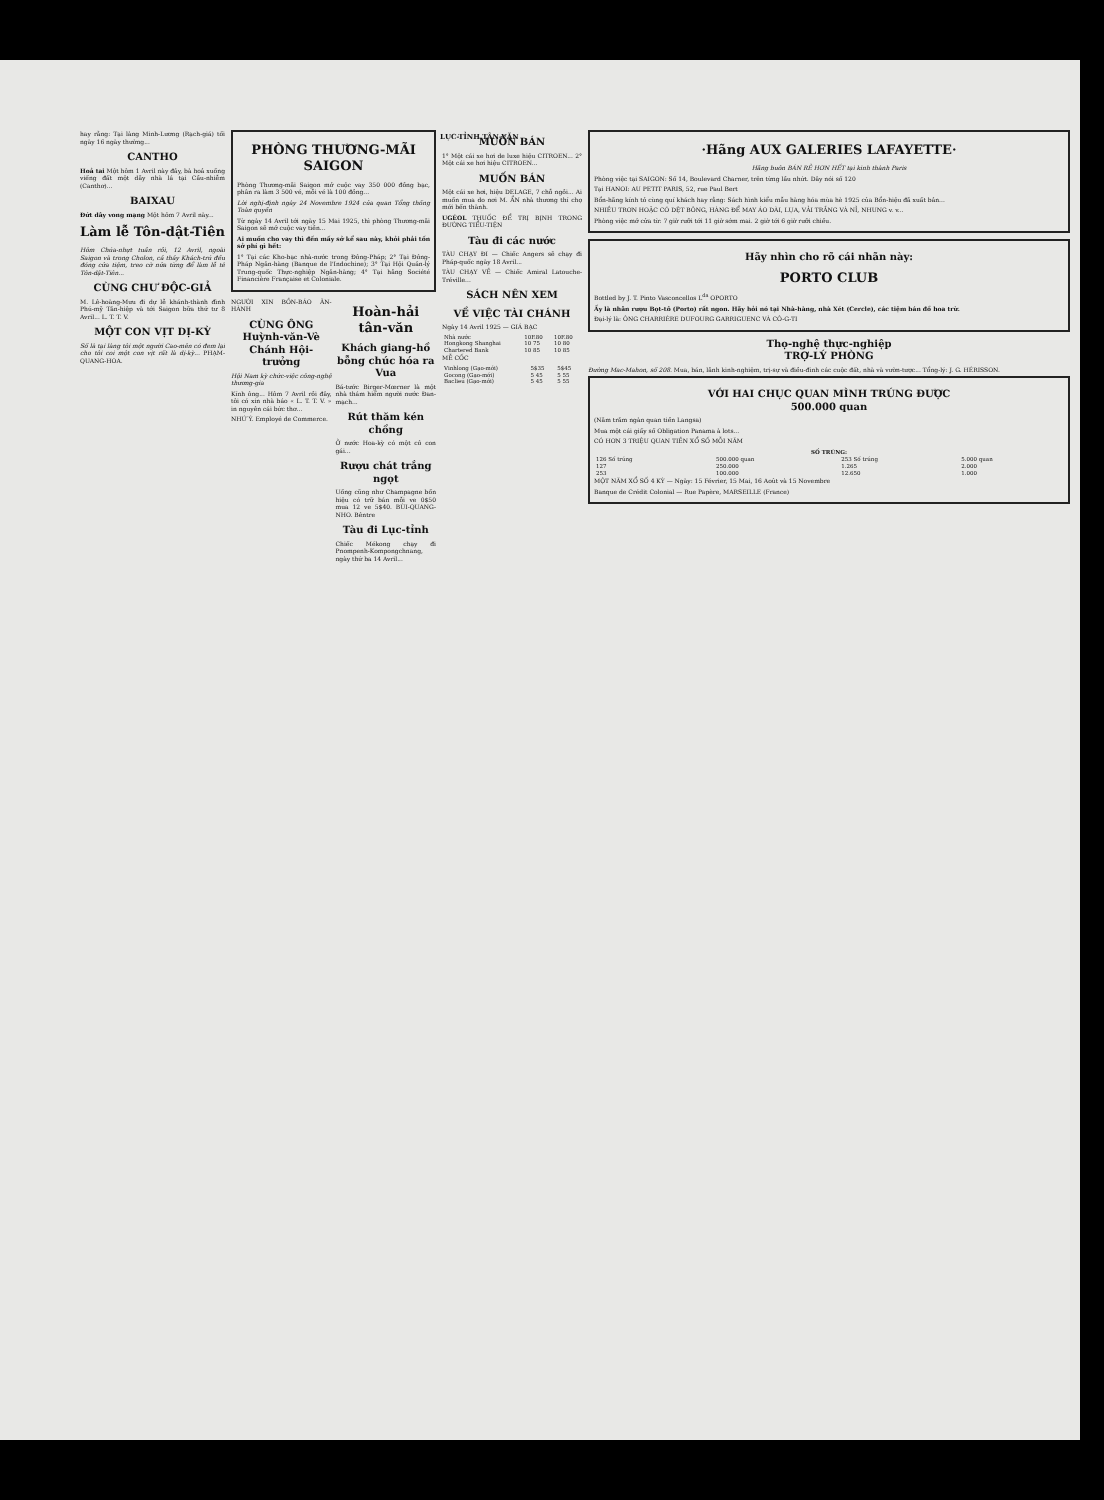LỤC-TỈNH TÂN-VĂN
hay rằng: Tại làng Minh-Lương (Rạch-giá) tối ngày 16 ngày thường...
CANTHO
Hoả tai Một hôm 1 Avril này đây, bà hoả xuống viếng đất một dãy nhà lá tại Cầu-nhiễm (Canthơ)...
BAIXAU
Đứt dây vong mạng Một hôm 7 Avril này...
Làm lễ Tôn-dật-Tiên
Hôm Chúa-nhựt tuần rồi, 12 Avril, ngoài Saigon và trong Cholon, cả thảy Khách-trú đều đóng cửa tiệm, treo cờ nửa từng để làm lễ tế Tôn-dật-Tiên...
CÙNG CHƯ ĐỘC-GIẢ
M. Lê-hoàng-Mưu đi dự lễ khánh-thành đình Phú-mỹ Tân-hiệp và tới Saigon bữa thứ tư 8 Avril... L. T. T. V.
MỘT CON VỊT DỊ-KỲ
Số là tại làng tôi một người Cao-mên có đem lại cho tôi coi một con vịt rất là dị-kỳ... PHẠM-QUANG-HOA.
PHÒNG THƯƠNG-MÃI SAIGON
Phòng Thương-mãi Saigon mở cuộc vay 350 000 đồng bạc, phân ra làm 3 500 vé, mỗi vé là 100 đồng...
Lời nghị-định ngày 24 Novembre 1924 của quan Tổng thống Toàn quyền
Từ ngày 14 Avril tới ngày 15 Mai 1925, thì phòng Thương-mãi Saigon sẽ mở cuộc vay tiền...
Ai muốn cho vay thì đến mấy sở kể sau này, khỏi phải tốn sở phí gì hết:
1° Tại các Kho-bạc nhà-nước trong Đông-Pháp; 2° Tại Đông-Pháp Ngân-hàng (Banque de l'Indochine); 3° Tại Hội Quản-lý Trung-quốc Thực-nghiệp Ngân-hàng; 4° Tại hãng Société Financière Française et Coloniale.
NGƯỜI XIN BỒN-BÁO ĂN-HÀNH
CÙNG ÔNG
Huỳnh-văn-Vè
Chánh Hội-trưởng
Hội Nam kỳ chức-việc công-nghệ thương-gia
Kính ông... Hôm 7 Avril rồi đây, tôi có xin nhà báo « L. T. T. V. » in nguyên cái bức thơ...
NHỨ Ý. Employé de Commerce.
Hoàn-hải tân-văn
Khách giang-hồ bỗng chúc hóa ra Vua
Bá-tước Birger-Mœrner là một nhà thám hiểm người nước Đan-mạch...
Rút thăm kén chồng
Ở nước Hoa-kỳ có một cô con gái...
Rượu chát trắng ngọt
Uống cũng như Champagne bốn hiệu có trữ bán mỗi ve 0$50 mua 12 ve 5$40. BÙI-QUANG-NHO. Bêntre
Tàu đi Lục-tỉnh
Chiếc Mékong chạy đi Pnompenh-Kompongchnang, ngày thứ ba 14 Avril...
MUỐN BÁN
1° Một cái xe hơi de luxe hiệu CITROEN... 2° Một cái xe hơi hiệu CITROEN...
MUỐN BÁN
Một cái xe hơi, hiệu DELAGE, 7 chỗ ngồi... Ai muốn mua do nơi M. ẨN nhà thương thí chợ mới bến thành.
UGÉOL THUỐC ĐỂ TRỊ BỊNH TRONG ĐƯỜNG TIỂU-TIỆN
Tàu đi các nước
TÀU CHẠY ĐI — Chiếc Angers sẽ chạy đi Pháp-quốc ngày 18 Avril...
TÀU CHẠY VỀ — Chiếc Amiral Latouche-Tréville...
SÁCH NÊN XEM
VỀ VIỆC TÀI CHÁNH
Ngày 14 Avril 1925 — GIÁ BẠC
| Nhà nước | 10F.80 | 10F.80 |
| Hongkong Shanghai | 10 75 | 10 80 |
| Chartered Bank | 10 85 | 10 85 |
MỄ CỐC
| Vinhlong (Gạo-mới) | 5$35 | 5$45 |
| Gocong (Gạo-mới) | 5 45 | 5 55 |
| Baclieu (Gạo-mới) | 5 45 | 5 55 |
·Hãng AUX GALERIES LAFAYETTE·
Hãng buôn BÁN RẺ HƠN HẾT tại kinh thành Paris
Phòng việc tại SAIGON: Số 14, Boulevard Charner, trên từng lầu nhứt. Dây nói số 120
Tại HANOI: AU PETIT PARIS, 52, rue Paul Bert
Bổn-hãng kính tỏ cùng quí khách hay rằng: Sách hình kiểu mẫu hàng hóa mùa hè 1925 của Bổn-hiệu đã xuất bản...
NHIỀU TRƠN HOẶC CÓ DỆT BÔNG, HÀNG ĐỂ MAY ÁO DÀI, LỤA, VẢI TRẮNG VÀ NỈ, NHUNG v. v...
Phòng việc mở cửa từ: 7 giờ rưỡi tới 11 giờ sớm mai. 2 giờ tới 6 giờ rưỡi chiều.
Hãy nhìn cho rõ cái nhãn này:
PORTO CLUB
Bottled by J. T. Pinto Vasconcellos L<sup>da</sup> OPORTO
Ấy là nhãn rượu Bọt-tô (Porto) rất ngon. Hãy hỏi nó tại Nhà-hàng, nhà Xét (Cercle), các tiệm bán đồ hoa trừ.
Đại-lý là: ÔNG CHARRIÈRE DUFOURG GARRIGUENC VÀ CÔ-G-TI
Thọ-nghệ thực-nghiệp
TRỢ-LÝ PHÒNG
Đường Mac-Mahon, số 208. Mua, bán, lãnh kinh-nghiệm, trị-sự và điều-đình các cuộc đất, nhà và vườn-tược... Tổng-lý: J. G. HÉRISSON.
VỚI HAI CHỤC QUAN MÌNH TRÚNG ĐƯỢC
500.000 quan
(Năm trăm ngàn quan tiền Langsa)
Mua một cái giấy số Obligation Panama à lots...
CÓ HƠN 3 TRIỆU QUAN TIỀN XỔ SỐ MỖI NĂM
| SỐ TRÚNG: | | | |
| --- | --- | --- | --- |
| 126 Số trúng | 500.000 quan | 253 Số trúng | 5.000 quan |
| 127 | 250.000 | 1.265 | 2.000 |
| 253 | 100.000 | 12.650 | 1.000 |
MỘT NĂM XỔ SỐ 4 KỲ — Ngày: 15 Février, 15 Mai, 16 Août và 15 Novembre
Banque de Crédit Colonial — Rue Papère, MARSEILLE (France)